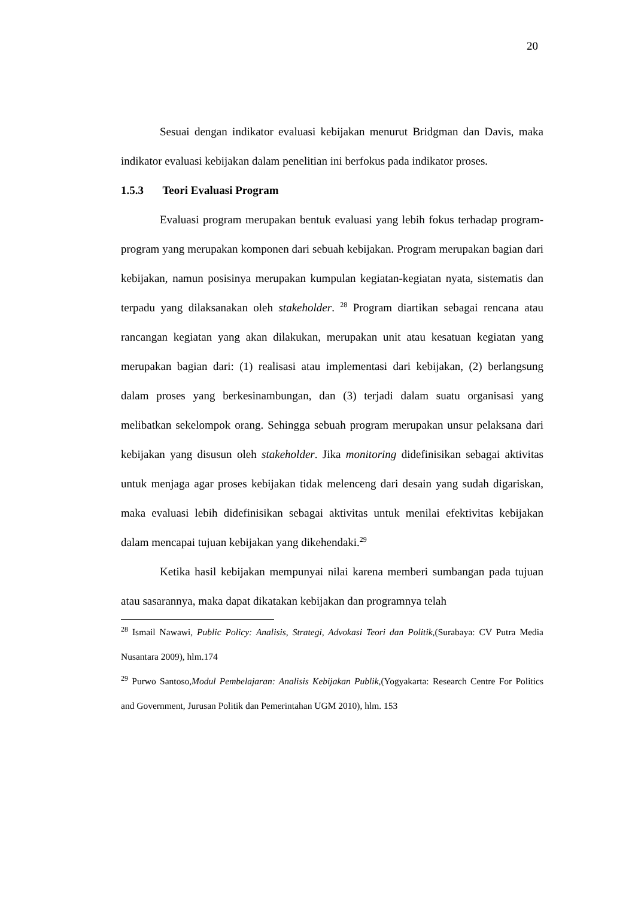20
Sesuai dengan indikator evaluasi kebijakan menurut Bridgman dan Davis, maka indikator evaluasi kebijakan dalam penelitian ini berfokus pada indikator proses.
1.5.3 Teori Evaluasi Program
Evaluasi program merupakan bentuk evaluasi yang lebih fokus terhadap program-program yang merupakan komponen dari sebuah kebijakan. Program merupakan bagian dari kebijakan, namun posisinya merupakan kumpulan kegiatan-kegiatan nyata, sistematis dan terpadu yang dilaksanakan oleh stakeholder. <sup>28</sup> Program diartikan sebagai rencana atau rancangan kegiatan yang akan dilakukan, merupakan unit atau kesatuan kegiatan yang merupakan bagian dari: (1) realisasi atau implementasi dari kebijakan, (2) berlangsung dalam proses yang berkesinambungan, dan (3) terjadi dalam suatu organisasi yang melibatkan sekelompok orang. Sehingga sebuah program merupakan unsur pelaksana dari kebijakan yang disusun oleh stakeholder. Jika monitoring didefinisikan sebagai aktivitas untuk menjaga agar proses kebijakan tidak melenceng dari desain yang sudah digariskan, maka evaluasi lebih didefinisikan sebagai aktivitas untuk menilai efektivitas kebijakan dalam mencapai tujuan kebijakan yang dikehendaki.<sup>29</sup>
Ketika hasil kebijakan mempunyai nilai karena memberi sumbangan pada tujuan atau sasarannya, maka dapat dikatakan kebijakan dan programnya telah
<sup>28</sup> Ismail Nawawi, Public Policy: Analisis, Strategi, Advokasi Teori dan Politik,(Surabaya: CV Putra Media Nusantara 2009), hlm.174
<sup>29</sup> Purwo Santoso,Modul Pembelajaran: Analisis Kebijakan Publik,(Yogyakarta: Research Centre For Politics and Government, Jurusan Politik dan Pemerintahan UGM 2010), hlm. 153